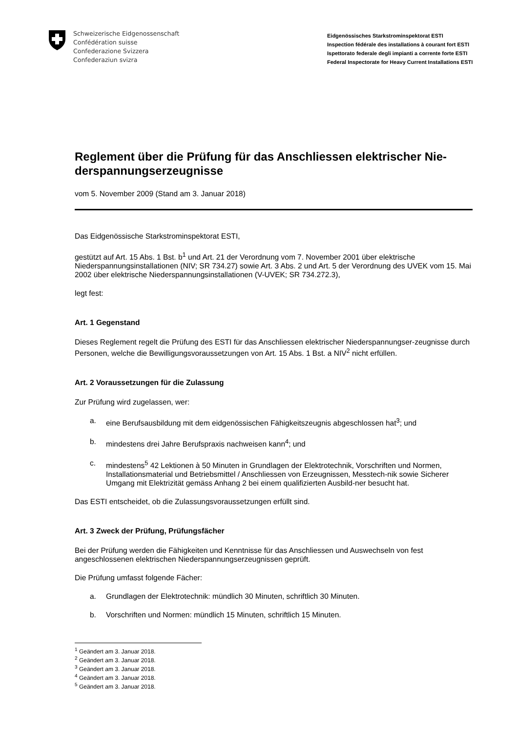Schweizerische Eidgenossenschaft
Confédération suisse
Confederazione Svizzera
Confederaziun svizra
Eidgenössisches Starkstrominspektorat ESTI
Inspection fédérale des installations à courant fort ESTI
Ispettorato federale degli impianti a corrente forte ESTI
Federal Inspectorate for Heavy Current Installations ESTI
Reglement über die Prüfung für das Anschliessen elektrischer Nie-derspannungserzeugnisse
vom 5. November 2009 (Stand am 3. Januar 2018)
Das Eidgenössische Starkstrominspektorat ESTI,
gestützt auf Art. 15 Abs. 1 Bst. b<sup>1</sup> und Art. 21 der Verordnung vom 7. November 2001 über elektrische Niederspannungsinstallationen (NIV; SR 734.27) sowie Art. 3 Abs. 2 und Art. 5 der Verordnung des UVEK vom 15. Mai 2002 über elektrische Niederspannungsinstallationen (V-UVEK; SR 734.272.3),
legt fest:
Art. 1 Gegenstand
Dieses Reglement regelt die Prüfung des ESTI für das Anschliessen elektrischer Niederspannungser-zeugnisse durch Personen, welche die Bewilligungsvoraussetzungen von Art. 15 Abs. 1 Bst. a NIV<sup>2</sup> nicht erfüllen.
Art. 2 Voraussetzungen für die Zulassung
Zur Prüfung wird zugelassen, wer:
a. eine Berufsausbildung mit dem eidgenössischen Fähigkeitszeugnis abgeschlossen hat<sup>3</sup>; und
b. mindestens drei Jahre Berufspraxis nachweisen kann<sup>4</sup>; und
c. mindestens<sup>5</sup> 42 Lektionen à 50 Minuten in Grundlagen der Elektrotechnik, Vorschriften und Normen, Installationsmaterial und Betriebsmittel / Anschliessen von Erzeugnissen, Messtech-nik sowie Sicherer Umgang mit Elektrizität gemäss Anhang 2 bei einem qualifizierten Ausbild-ner besucht hat.
Das ESTI entscheidet, ob die Zulassungsvoraussetzungen erfüllt sind.
Art. 3 Zweck der Prüfung, Prüfungsfächer
Bei der Prüfung werden die Fähigkeiten und Kenntnisse für das Anschliessen und Auswechseln von fest angeschlossenen elektrischen Niederspannungserzeugnissen geprüft.
Die Prüfung umfasst folgende Fächer:
a. Grundlagen der Elektrotechnik: mündlich 30 Minuten, schriftlich 30 Minuten.
b. Vorschriften und Normen: mündlich 15 Minuten, schriftlich 15 Minuten.
<sup>1</sup> Geändert am 3. Januar 2018.
<sup>2</sup> Geändert am 3. Januar 2018.
<sup>3</sup> Geändert am 3. Januar 2018.
<sup>4</sup> Geändert am 3. Januar 2018.
<sup>5</sup> Geändert am 3. Januar 2018.